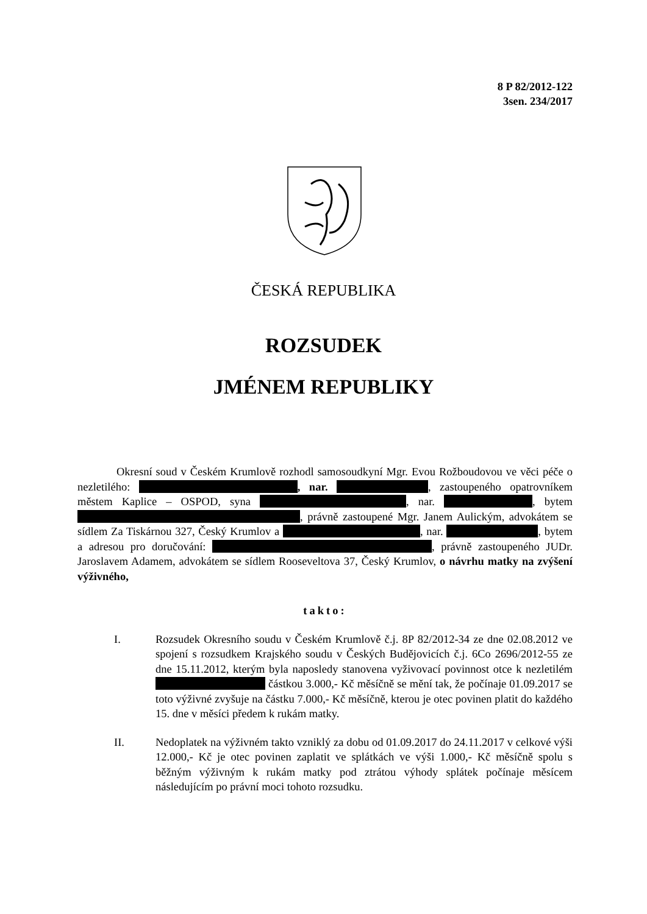8 P 82/2012-122
3sen. 234/2017
ČESKÁ REPUBLIKA
ROZSUDEK
JMÉNEM REPUBLIKY
Okresní soud v Českém Krumlově rozhodl samosoudkyní Mgr. Evou Rožboudovou ve věci péče o nezletilého: , nar. , zastoupeného opatrovníkem městem Kaplice – OSPOD, syna , nar. , bytem , právně zastoupené Mgr. Janem Aulickým, advokátem se sídlem Za Tiskárnou 327, Český Krumlov a , nar. , bytem a adresou pro doručování: , právně zastoupeného JUDr. Jaroslavem Adamem, advokátem se sídlem Rooseveltova 37, Český Krumlov, o návrhu matky na zvýšení výživného,
takto:
I. Rozsudek Okresního soudu v Českém Krumlově č.j. 8P 82/2012-34 ze dne 02.08.2012 ve spojení s rozsudkem Krajského soudu v Českých Budějovicích č.j. 6Co 2696/2012-55 ze dne 15.11.2012, kterým byla naposledy stanovena vyživovací povinnost otce k nezletilém částkou 3.000,- Kč měsíčně se mění tak, že počínaje 01.09.2017 se toto výživné zvyšuje na částku 7.000,- Kč měsíčně, kterou je otec povinen platit do každého 15. dne v měsíci předem k rukám matky.
II. Nedoplatek na výživném takto vzniklý za dobu od 01.09.2017 do 24.11.2017 v celkové výši 12.000,- Kč je otec povinen zaplatit ve splátkách ve výši 1.000,- Kč měsíčně spolu s běžným výživným k rukám matky pod ztrátou výhody splátek počínaje měsícem následujícím po právní moci tohoto rozsudku.